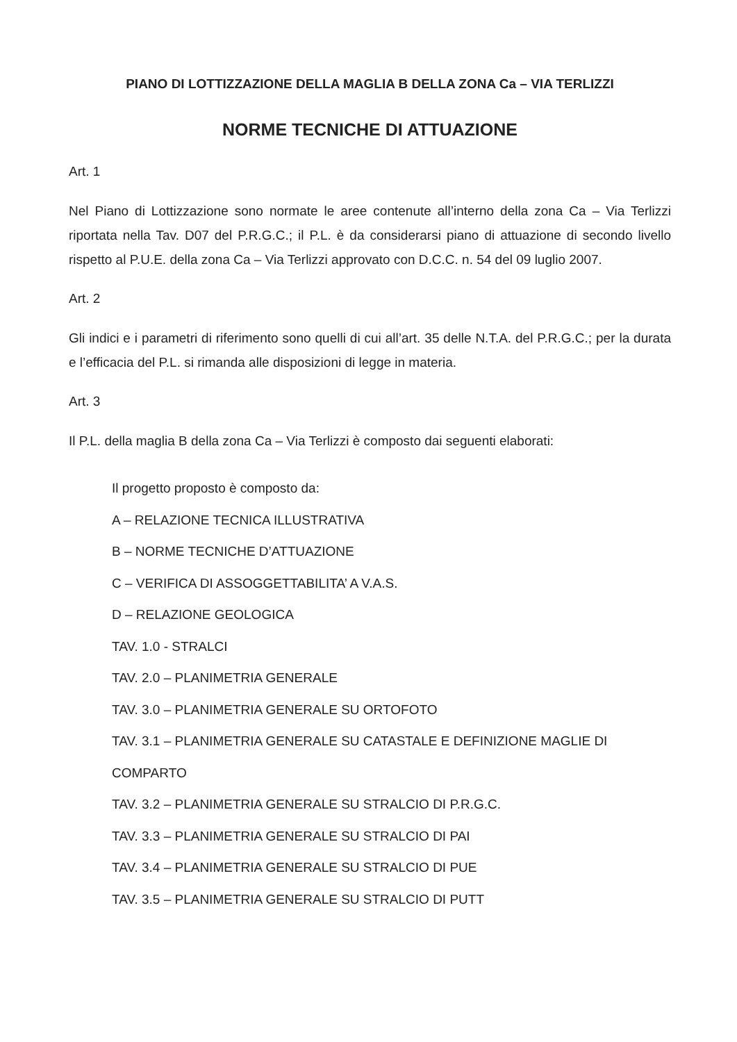PIANO DI LOTTIZZAZIONE DELLA MAGLIA B DELLA ZONA Ca – VIA TERLIZZI
NORME TECNICHE DI ATTUAZIONE
Art. 1
Nel Piano di Lottizzazione sono normate le aree contenute all’interno della zona Ca – Via Terlizzi riportata nella Tav. D07 del P.R.G.C.; il P.L. è da considerarsi piano di attuazione di secondo livello rispetto al P.U.E. della zona Ca – Via Terlizzi approvato con D.C.C. n. 54 del 09 luglio 2007.
Art. 2
Gli indici e i parametri di riferimento sono quelli di cui all’art. 35 delle N.T.A. del P.R.G.C.; per la durata e l’efficacia del P.L. si rimanda alle disposizioni di legge in materia.
Art. 3
Il P.L. della maglia B della zona Ca – Via Terlizzi è composto dai seguenti elaborati:
Il progetto proposto è composto da:
A – RELAZIONE TECNICA ILLUSTRATIVA
B – NORME TECNICHE D’ATTUAZIONE
C – VERIFICA DI ASSOGGETTABILITA’ A V.A.S.
D – RELAZIONE GEOLOGICA
TAV. 1.0 - STRALCI
TAV. 2.0 – PLANIMETRIA GENERALE
TAV. 3.0 – PLANIMETRIA GENERALE SU ORTOFOTO
TAV. 3.1 – PLANIMETRIA GENERALE SU CATASTALE E DEFINIZIONE MAGLIE DI COMPARTO
TAV. 3.2 – PLANIMETRIA GENERALE SU STRALCIO DI P.R.G.C.
TAV. 3.3 – PLANIMETRIA GENERALE SU STRALCIO DI PAI
TAV. 3.4 – PLANIMETRIA GENERALE SU STRALCIO DI PUE
TAV. 3.5 – PLANIMETRIA GENERALE SU STRALCIO DI PUTT